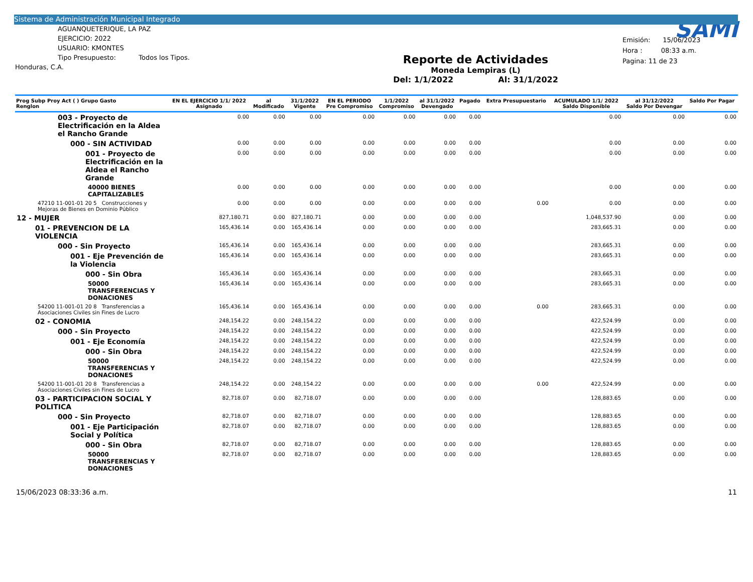Sistema de Administración Municipal Integrado
AGUANQUETERIQUE, LA PAZ
EJERCICIO: 2022
USUARIO: KMONTES
Tipo Presupuesto: Todos los Tipos.
Honduras, C.A.
Reporte de Actividades
Moneda Lempiras (L)
Del: 1/1/2022 Al: 31/1/2022
SAMI
Emisión: 15/06/2023
Hora : 08:33 a.m.
Pagina: 11 de 23
| Prog Subp Proy Act ( ) Grupo Gasto Renglon | EN EL EJERCICIO 1/1/ 2022 Asignado | al Modificado | 31/1/2022 Vigente | EN EL PERIODO Pre Compromiso | 1/1/2022 Compromiso | al 31/1/2022 Devengado | Pagado | Extra Presupuestario | ACUMULADO 1/1/ 2022 Saldo Disponible | al 31/12/2022 Saldo Por Devengar | Saldo Por Pagar |
| --- | --- | --- | --- | --- | --- | --- | --- | --- | --- | --- | --- |
| 003 - Proyecto de Electrificación en la Aldea el Rancho Grande | 0.00 | 0.00 | 0.00 | 0.00 | 0.00 | 0.00 | 0.00 | | 0.00 | 0.00 | 0.00 |
| 000 - SIN ACTIVIDAD | 0.00 | 0.00 | 0.00 | 0.00 | 0.00 | 0.00 | 0.00 | | 0.00 | 0.00 | 0.00 |
| 001 - Proyecto de Electrificación en la Aldea el Rancho Grande | 0.00 | 0.00 | 0.00 | 0.00 | 0.00 | 0.00 | 0.00 | | 0.00 | 0.00 | 0.00 |
| 40000 BIENES CAPITALIZABLES | 0.00 | 0.00 | 0.00 | 0.00 | 0.00 | 0.00 | 0.00 | | 0.00 | 0.00 | 0.00 |
| 47210 11-001-01 20 5 Construcciones y Mejoras de Bienes en Dominio Público | 0.00 | 0.00 | 0.00 | 0.00 | 0.00 | 0.00 | 0.00 | 0.00 | 0.00 | 0.00 | 0.00 |
| 12 - MUJER | 827,180.71 | 0.00 | 827,180.71 | 0.00 | 0.00 | 0.00 | 0.00 | | 1,048,537.90 | 0.00 | 0.00 |
| 01 - PREVENCION DE LA VIOLENCIA | 165,436.14 | 0.00 | 165,436.14 | 0.00 | 0.00 | 0.00 | 0.00 | | 283,665.31 | 0.00 | 0.00 |
| 000 - Sin Proyecto | 165,436.14 | 0.00 | 165,436.14 | 0.00 | 0.00 | 0.00 | 0.00 | | 283,665.31 | 0.00 | 0.00 |
| 001 - Eje Prevención de la Violencia | 165,436.14 | 0.00 | 165,436.14 | 0.00 | 0.00 | 0.00 | 0.00 | | 283,665.31 | 0.00 | 0.00 |
| 000 - Sin Obra | 165,436.14 | 0.00 | 165,436.14 | 0.00 | 0.00 | 0.00 | 0.00 | | 283,665.31 | 0.00 | 0.00 |
| 50000 TRANSFERENCIAS Y DONACIONES | 165,436.14 | 0.00 | 165,436.14 | 0.00 | 0.00 | 0.00 | 0.00 | | 283,665.31 | 0.00 | 0.00 |
| 54200 11-001-01 20 8 Transferencias a Asociaciones Civiles sin Fines de Lucro | 165,436.14 | 0.00 | 165,436.14 | 0.00 | 0.00 | 0.00 | 0.00 | 0.00 | 283,665.31 | 0.00 | 0.00 |
| 02 - CONOMIA | 248,154.22 | 0.00 | 248,154.22 | 0.00 | 0.00 | 0.00 | 0.00 | | 422,524.99 | 0.00 | 0.00 |
| 000 - Sin Proyecto | 248,154.22 | 0.00 | 248,154.22 | 0.00 | 0.00 | 0.00 | 0.00 | | 422,524.99 | 0.00 | 0.00 |
| 001 - Eje Economía | 248,154.22 | 0.00 | 248,154.22 | 0.00 | 0.00 | 0.00 | 0.00 | | 422,524.99 | 0.00 | 0.00 |
| 000 - Sin Obra | 248,154.22 | 0.00 | 248,154.22 | 0.00 | 0.00 | 0.00 | 0.00 | | 422,524.99 | 0.00 | 0.00 |
| 50000 TRANSFERENCIAS Y DONACIONES | 248,154.22 | 0.00 | 248,154.22 | 0.00 | 0.00 | 0.00 | 0.00 | | 422,524.99 | 0.00 | 0.00 |
| 54200 11-001-01 20 8 Transferencias a Asociaciones Civiles sin Fines de Lucro | 248,154.22 | 0.00 | 248,154.22 | 0.00 | 0.00 | 0.00 | 0.00 | 0.00 | 422,524.99 | 0.00 | 0.00 |
| 03 - PARTICIPACION SOCIAL Y POLITICA | 82,718.07 | 0.00 | 82,718.07 | 0.00 | 0.00 | 0.00 | 0.00 | | 128,883.65 | 0.00 | 0.00 |
| 000 - Sin Proyecto | 82,718.07 | 0.00 | 82,718.07 | 0.00 | 0.00 | 0.00 | 0.00 | | 128,883.65 | 0.00 | 0.00 |
| 001 - Eje Participación Social y Política | 82,718.07 | 0.00 | 82,718.07 | 0.00 | 0.00 | 0.00 | 0.00 | | 128,883.65 | 0.00 | 0.00 |
| 000 - Sin Obra | 82,718.07 | 0.00 | 82,718.07 | 0.00 | 0.00 | 0.00 | 0.00 | | 128,883.65 | 0.00 | 0.00 |
| 50000 TRANSFERENCIAS Y DONACIONES | 82,718.07 | 0.00 | 82,718.07 | 0.00 | 0.00 | 0.00 | 0.00 | | 128,883.65 | 0.00 | 0.00 |
15/06/2023 08:33:36 a.m. 11